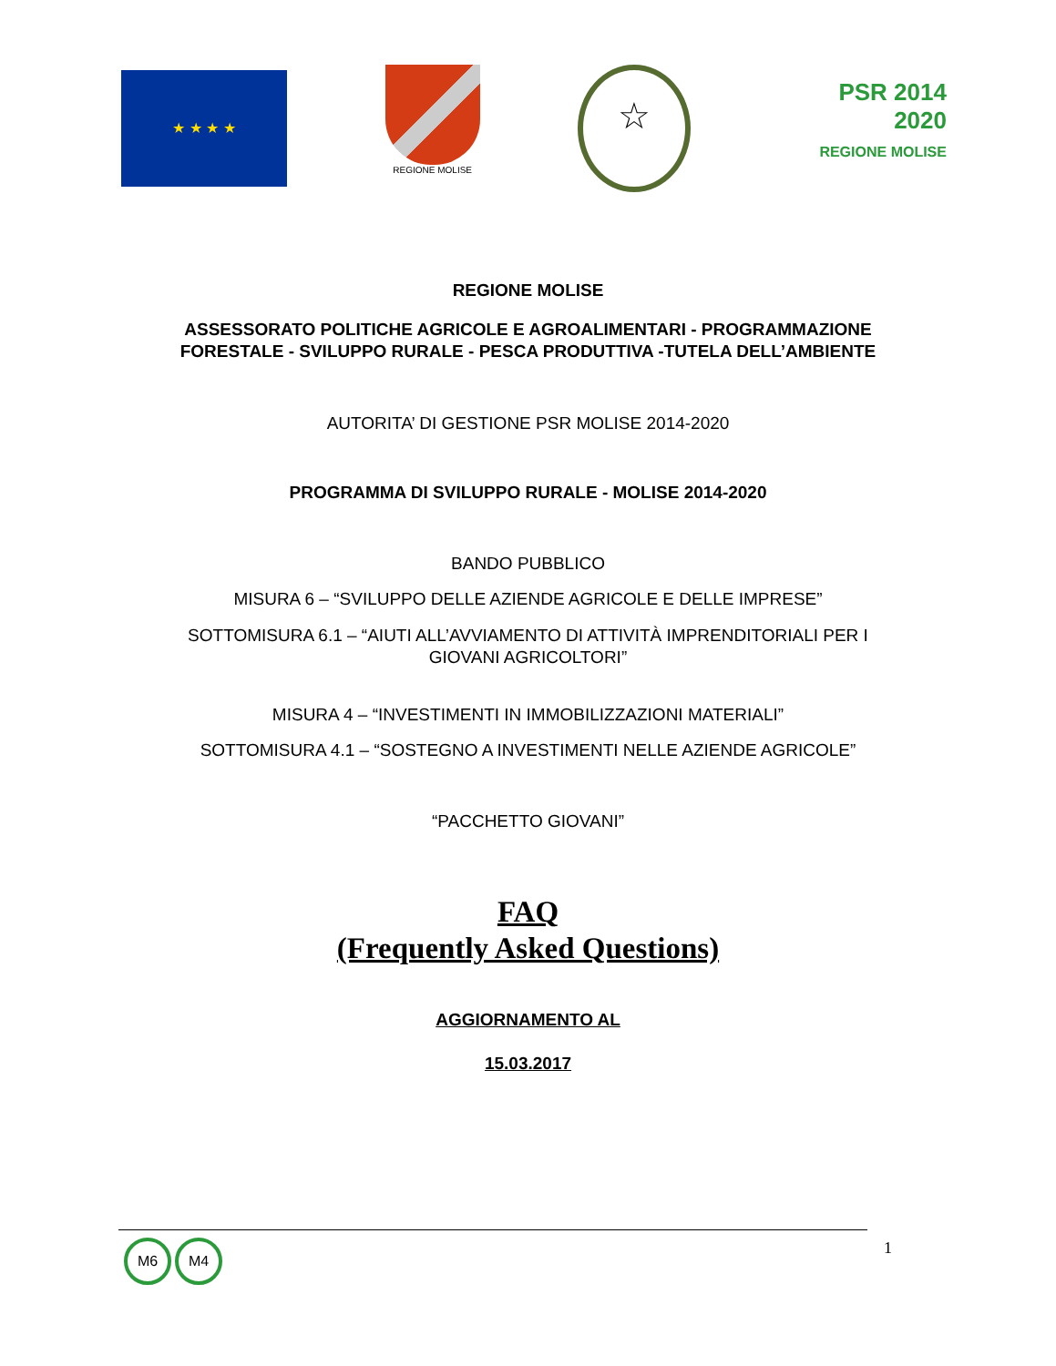★ ★ ★ ★
REGIONE MOLISE
☆
PSR 2014 2020
REGIONE MOLISE
REGIONE MOLISE
ASSESSORATO POLITICHE AGRICOLE E AGROALIMENTARI - PROGRAMMAZIONE
FORESTALE - SVILUPPO RURALE - PESCA PRODUTTIVA -TUTELA DELL’AMBIENTE
AUTORITA’ DI GESTIONE PSR MOLISE 2014-2020
PROGRAMMA DI SVILUPPO RURALE - MOLISE 2014-2020
BANDO PUBBLICO
MISURA 6 – “SVILUPPO DELLE AZIENDE AGRICOLE E DELLE IMPRESE”
SOTTOMISURA 6.1 – “AIUTI ALL’AVVIAMENTO DI ATTIVITÀ IMPRENDITORIALI PER I
GIOVANI AGRICOLTORI”
MISURA 4 – “INVESTIMENTI IN IMMOBILIZZAZIONI MATERIALI”
SOTTOMISURA 4.1 – “SOSTEGNO A INVESTIMENTI NELLE AZIENDE AGRICOLE”
“PACCHETTO GIOVANI”
FAQ
(Frequently Asked Questions)
AGGIORNAMENTO AL
15.03.2017
M6 M4
1